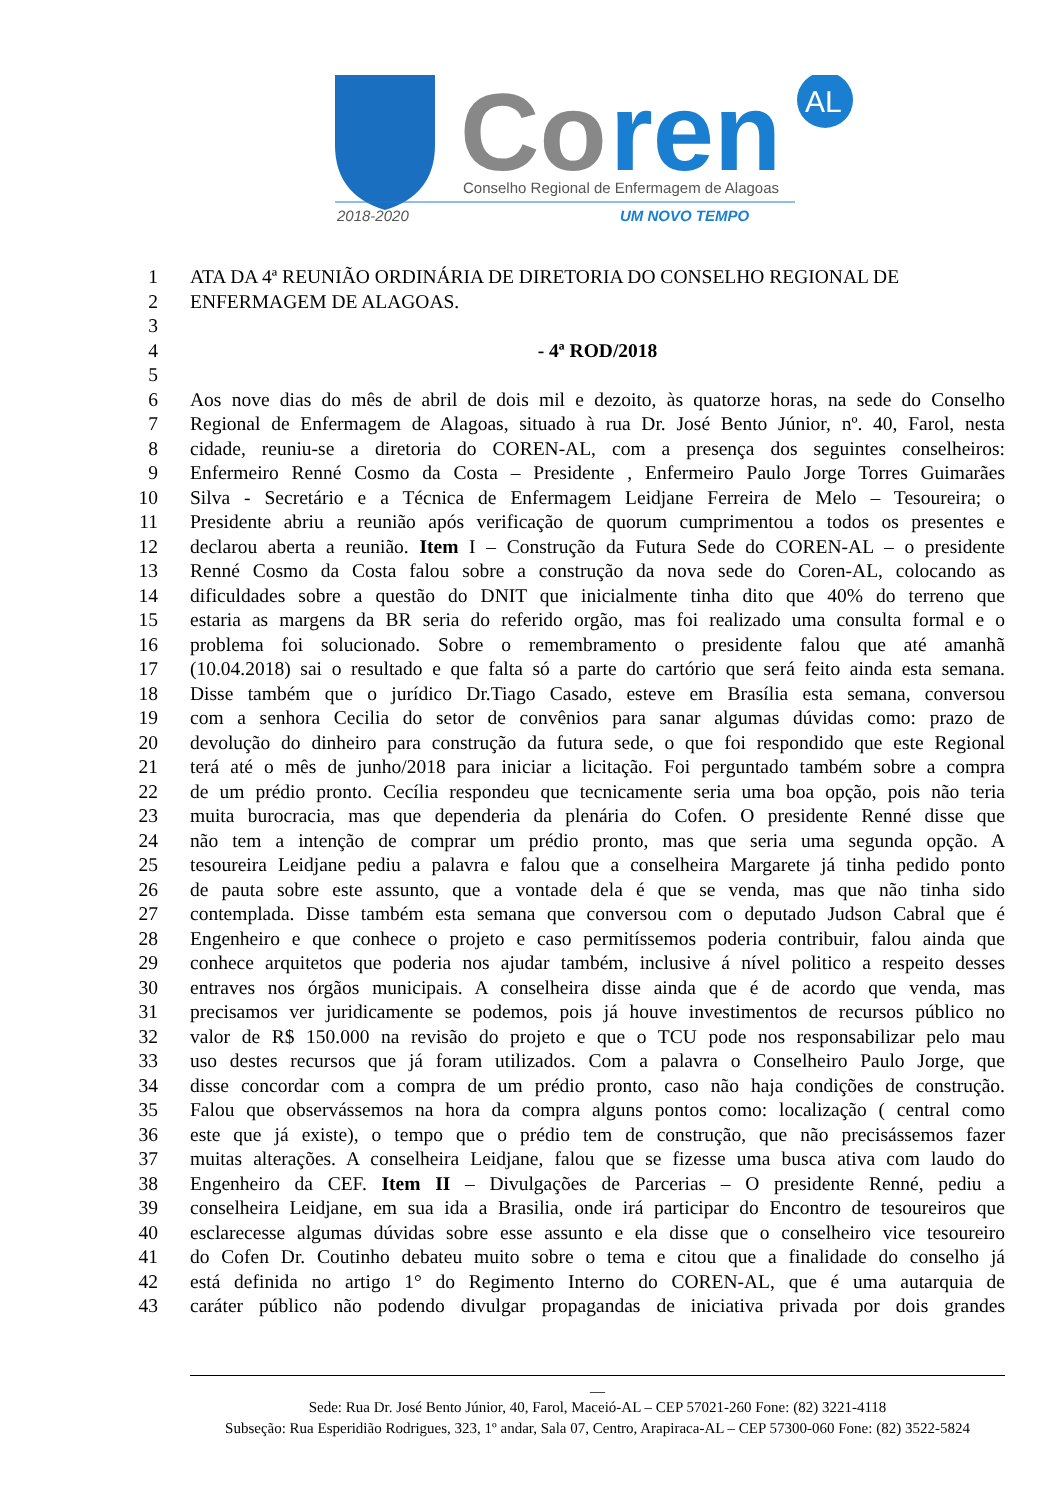Co
ren
AL
Conselho Regional de Enfermagem de Alagoas
2018-2020
UM NOVO TEMPO
1 ATA DA 4ª REUNIÃO ORDINÁRIA DE DIRETORIA DO CONSELHO REGIONAL DE
2 ENFERMAGEM DE ALAGOAS.
3
4 - 4ª ROD/2018
5
6 Aos nove dias do mês de abril de dois mil e dezoito, às quatorze horas, na sede do Conselho
7 Regional de Enfermagem de Alagoas, situado à rua Dr. José Bento Júnior, nº. 40, Farol, nesta
8 cidade, reuniu-se a diretoria do COREN-AL, com a presença dos seguintes conselheiros:
9 Enfermeiro Renné Cosmo da Costa – Presidente , Enfermeiro Paulo Jorge Torres Guimarães
10 Silva - Secretário e a Técnica de Enfermagem Leidjane Ferreira de Melo – Tesoureira; o
11 Presidente abriu a reunião após verificação de quorum cumprimentou a todos os presentes e
12 declarou aberta a reunião. Item I – Construção da Futura Sede do COREN-AL – o presidente
13 Renné Cosmo da Costa falou sobre a construção da nova sede do Coren-AL, colocando as
14 dificuldades sobre a questão do DNIT que inicialmente tinha dito que 40% do terreno que
15 estaria as margens da BR seria do referido orgão, mas foi realizado uma consulta formal e o
16 problema foi solucionado. Sobre o remembramento o presidente falou que até amanhã
17 (10.04.2018) sai o resultado e que falta só a parte do cartório que será feito ainda esta semana.
18 Disse também que o jurídico Dr.Tiago Casado, esteve em Brasília esta semana, conversou
19 com a senhora Cecilia do setor de convênios para sanar algumas dúvidas como: prazo de
20 devolução do dinheiro para construção da futura sede, o que foi respondido que este Regional
21 terá até o mês de junho/2018 para iniciar a licitação. Foi perguntado também sobre a compra
22 de um prédio pronto. Cecília respondeu que tecnicamente seria uma boa opção, pois não teria
23 muita burocracia, mas que dependeria da plenária do Cofen. O presidente Renné disse que
24 não tem a intenção de comprar um prédio pronto, mas que seria uma segunda opção. A
25 tesoureira Leidjane pediu a palavra e falou que a conselheira Margarete já tinha pedido ponto
26 de pauta sobre este assunto, que a vontade dela é que se venda, mas que não tinha sido
27 contemplada. Disse também esta semana que conversou com o deputado Judson Cabral que é
28 Engenheiro e que conhece o projeto e caso permitíssemos poderia contribuir, falou ainda que
29 conhece arquitetos que poderia nos ajudar também, inclusive á nível politico a respeito desses
30 entraves nos órgãos municipais. A conselheira disse ainda que é de acordo que venda, mas
31 precisamos ver juridicamente se podemos, pois já houve investimentos de recursos público no
32 valor de R$ 150.000 na revisão do projeto e que o TCU pode nos responsabilizar pelo mau
33 uso destes recursos que já foram utilizados. Com a palavra o Conselheiro Paulo Jorge, que
34 disse concordar com a compra de um prédio pronto, caso não haja condições de construção.
35 Falou que observássemos na hora da compra alguns pontos como: localização ( central como
36 este que já existe), o tempo que o prédio tem de construção, que não precisássemos fazer
37 muitas alterações. A conselheira Leidjane, falou que se fizesse uma busca ativa com laudo do
38 Engenheiro da CEF. Item II – Divulgações de Parcerias – O presidente Renné, pediu a
39 conselheira Leidjane, em sua ida a Brasilia, onde irá participar do Encontro de tesoureiros que
40 esclarecesse algumas dúvidas sobre esse assunto e ela disse que o conselheiro vice tesoureiro
41 do Cofen Dr. Coutinho debateu muito sobre o tema e citou que a finalidade do conselho já
42 está definida no artigo 1° do Regimento Interno do COREN-AL, que é uma autarquia de
43 caráter público não podendo divulgar propagandas de iniciativa privada por dois grandes
__
Sede: Rua Dr. José Bento Júnior, 40, Farol, Maceió-AL – CEP 57021-260 Fone: (82) 3221-4118
Subseção: Rua Esperidião Rodrigues, 323, 1º andar, Sala 07, Centro, Arapiraca-AL – CEP 57300-060 Fone: (82) 3522-5824